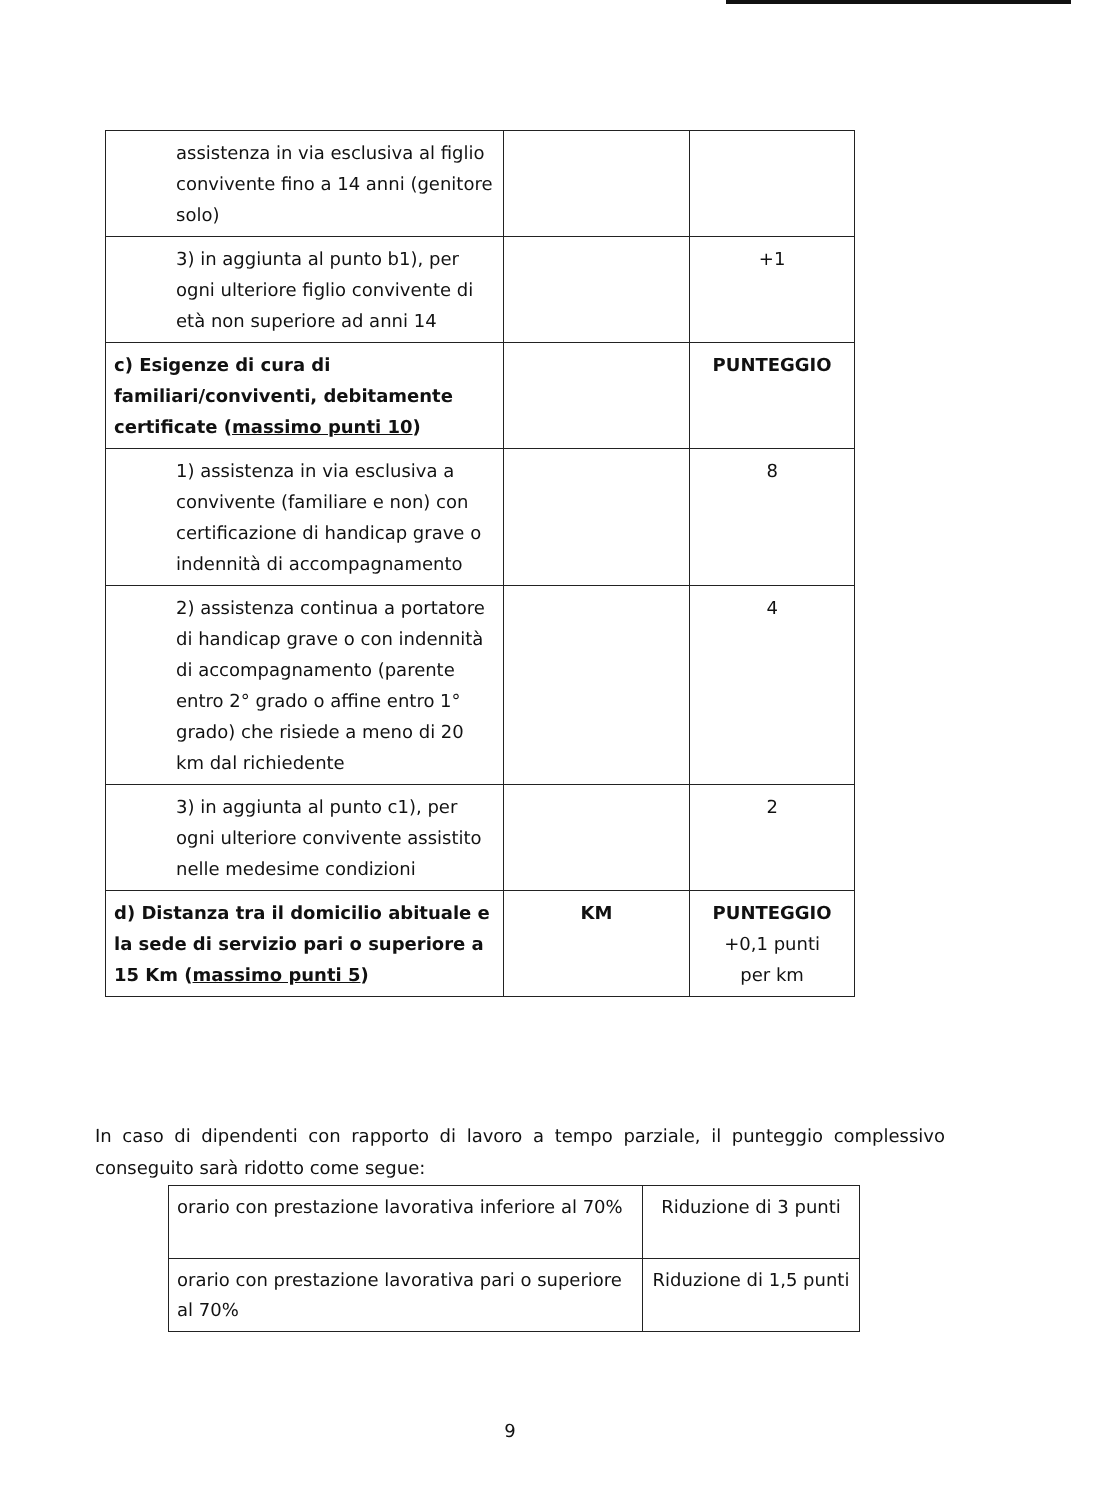| assistenza in via esclusiva al figlio convivente fino a 14 anni (genitore solo) | | |
| 3) in aggiunta al punto b1), per ogni ulteriore figlio convivente di età non superiore ad anni 14 | | +1 |
| c) Esigenze di cura di familiari/conviventi, debitamente certificate ( massimo punti 10 ) | | PUNTEGGIO |
| 1) assistenza in via esclusiva a convivente (familiare e non) con certificazione di handicap grave o indennità di accompagnamento | | 8 |
| 2) assistenza continua a portatore di handicap grave o con indennità di accompagnamento (parente entro 2° grado o affine entro 1° grado) che risiede a meno di 20 km dal richiedente | | 4 |
| 3) in aggiunta al punto c1), per ogni ulteriore convivente assistito nelle medesime condizioni | | 2 |
| d) Distanza tra il domicilio abituale e la sede di servizio pari o superiore a 15 Km ( massimo punti 5 ) | KM | PUNTEGGIO +0,1 punti per km |
In caso di dipendenti con rapporto di lavoro a tempo parziale, il punteggio complessivo conseguito sarà ridotto come segue:
| orario con prestazione lavorativa inferiore al 70% | Riduzione di 3 punti |
| orario con prestazione lavorativa pari o superiore al 70% | Riduzione di 1,5 punti |
9